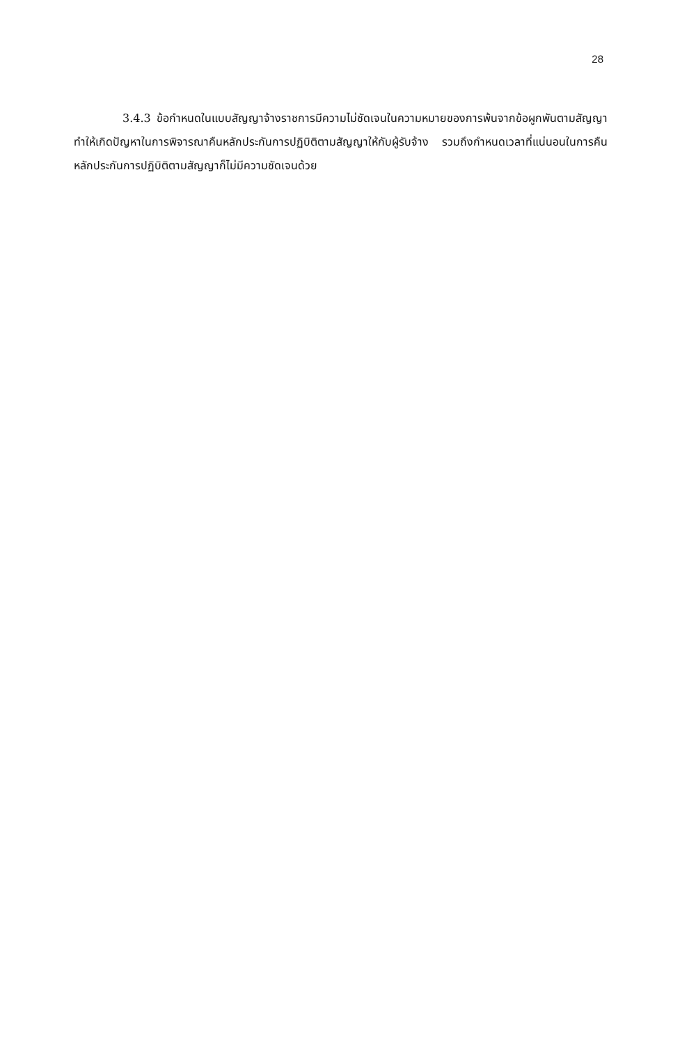28
3.4.3 ข้อกำหนดในแบบสัญญาจ้างราชการมีความไม่ชัดเจนในความหมายของการพ้นจากข้อผูกพันตามสัญญา ทำให้เกิดปัญหาในการพิจารณาคืนหลักประกันการปฏิบิติตามสัญญาให้กับผู้รับจ้าง รวมถึงกำหนดเวลาที่แน่นอนในการคืนหลักประกันการปฏิบิติตามสัญญาก็ไม่มีความชัดเจนด้วย